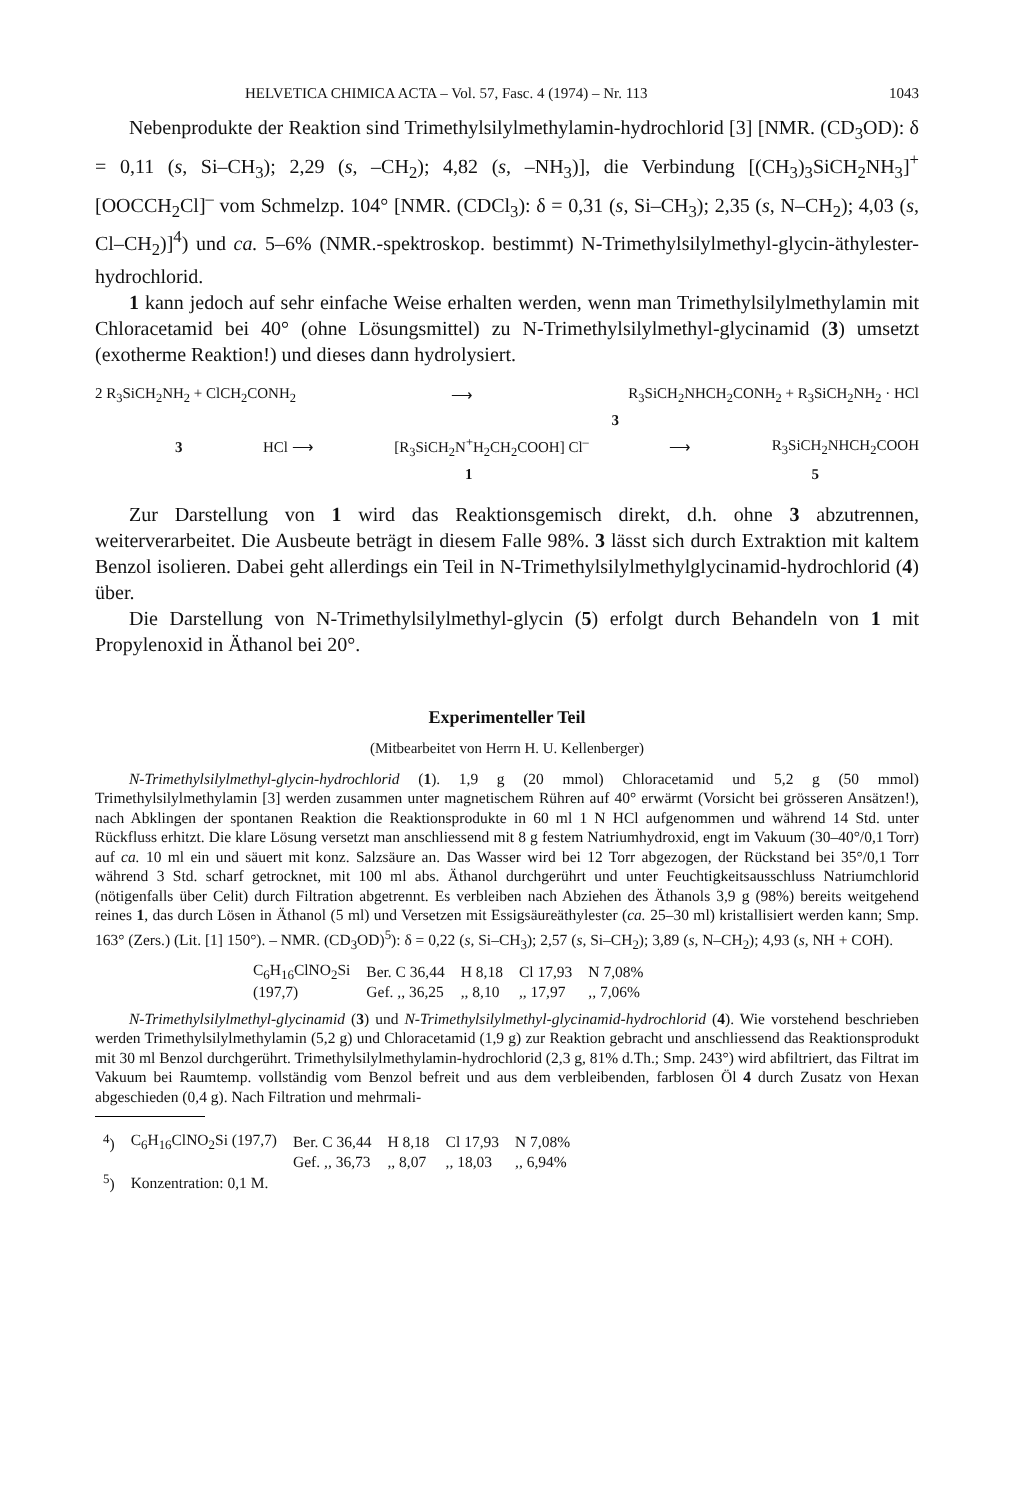HELVETICA CHIMICA ACTA – Vol. 57, Fasc. 4 (1974) – Nr. 113 1043
Nebenprodukte der Reaktion sind Trimethylsilylmethylamin-hydrochlorid [3] [NMR. (CD<sub>3</sub>OD): δ = 0,11 (s, Si–CH<sub>3</sub>); 2,29 (s, –CH<sub>2</sub>); 4,82 (s, –NH<sub>3</sub>)], die Verbindung [(CH<sub>3</sub>)<sub>3</sub>SiCH<sub>2</sub>NH<sub>3</sub>]<sup>+</sup>[OOCCH<sub>2</sub>Cl]<sup>–</sup> vom Schmelzp. 104° [NMR. (CDCl<sub>3</sub>): δ = 0,31 (s, Si–CH<sub>3</sub>); 2,35 (s, N–CH<sub>2</sub>); 4,03 (s, Cl–CH<sub>2</sub>)]<sup>4</sup>) und ca. 5–6% (NMR.-spektroskop. bestimmt) N-Trimethylsilylmethyl-glycin-äthylester-hydrochlorid.
1 kann jedoch auf sehr einfache Weise erhalten werden, wenn man Trimethylsilylmethylamin mit Chloracetamid bei 40° (ohne Lösungsmittel) zu N-Trimethylsilylmethyl-glycinamid (3) umsetzt (exotherme Reaktion!) und dieses dann hydrolysiert.
2 R<sub>3</sub>SiCH<sub>2</sub>NH<sub>2</sub> + ClCH<sub>2</sub>CONH<sub>2</sub> ⟶ R<sub>3</sub>SiCH<sub>2</sub>NHCH<sub>2</sub>CONH<sub>2</sub> + R<sub>3</sub>SiCH<sub>2</sub>NH<sub>2</sub> · HCl
3
3 HCl ⟶ [R<sub>3</sub>SiCH<sub>2</sub>N<sup>+</sup>H<sub>2</sub>CH<sub>2</sub>COOH] Cl<sup>–</sup> ⟶ R<sub>3</sub>SiCH<sub>2</sub>NHCH<sub>2</sub>COOH
1 5
Zur Darstellung von 1 wird das Reaktionsgemisch direkt, d.h. ohne 3 abzutrennen, weiterverarbeitet. Die Ausbeute beträgt in diesem Falle 98%. 3 lässt sich durch Extraktion mit kaltem Benzol isolieren. Dabei geht allerdings ein Teil in N-Trimethylsilylmethylglycinamid-hydrochlorid (4) über.
Die Darstellung von N-Trimethylsilylmethyl-glycin (5) erfolgt durch Behandeln von 1 mit Propylenoxid in Äthanol bei 20°.
Experimenteller Teil
(Mitbearbeitet von Herrn H. U. Kellenberger)
N-Trimethylsilylmethyl-glycin-hydrochlorid (1). 1,9 g (20 mmol) Chloracetamid und 5,2 g (50 mmol) Trimethylsilylmethylamin [3] werden zusammen unter magnetischem Rühren auf 40° erwärmt (Vorsicht bei grösseren Ansätzen!), nach Abklingen der spontanen Reaktion die Reaktionsprodukte in 60 ml 1 N HCl aufgenommen und während 14 Std. unter Rückfluss erhitzt. Die klare Lösung versetzt man anschliessend mit 8 g festem Natriumhydroxid, engt im Vakuum (30–40°/0,1 Torr) auf ca. 10 ml ein und säuert mit konz. Salzsäure an. Das Wasser wird bei 12 Torr abgezogen, der Rückstand bei 35°/0,1 Torr während 3 Std. scharf getrocknet, mit 100 ml abs. Äthanol durchgerührt und unter Feuchtigkeitsausschluss Natriumchlorid (nötigenfalls über Celit) durch Filtration abgetrennt. Es verbleiben nach Abziehen des Äthanols 3,9 g (98%) bereits weitgehend reines 1, das durch Lösen in Äthanol (5 ml) und Versetzen mit Essigsäureäthylester (ca. 25–30 ml) kristallisiert werden kann; Smp. 163° (Zers.) (Lit. [1] 150°). – NMR. (CD<sub>3</sub>OD)<sup>5</sup>): δ = 0,22 (s, Si–CH<sub>3</sub>); 2,57 (s, Si–CH<sub>2</sub>); 3,89 (s, N–CH<sub>2</sub>); 4,93 (s, NH + COH).
| C<sub>6</sub>H<sub>16</sub>ClNO<sub>2</sub>Si | Ber. C 36,44 | H 8,18 | Cl 17,93 | N 7,08% |
| (197,7) | Gef. ,, 36,25 | ,, 8,10 | ,, 17,97 | ,, 7,06% |
N-Trimethylsilylmethyl-glycinamid (3) und N-Trimethylsilylmethyl-glycinamid-hydrochlorid (4). Wie vorstehend beschrieben werden Trimethylsilylmethylamin (5,2 g) und Chloracetamid (1,9 g) zur Reaktion gebracht und anschliessend das Reaktionsprodukt mit 30 ml Benzol durchgerührt. Trimethylsilylmethylamin-hydrochlorid (2,3 g, 81% d.Th.; Smp. 243°) wird abfiltriert, das Filtrat im Vakuum bei Raumtemp. vollständig vom Benzol befreit und aus dem verbleibenden, farblosen Öl 4 durch Zusatz von Hexan abgeschieden (0,4 g). Nach Filtration und mehrmali-
| <sup>4</sup>) | C<sub>6</sub>H<sub>16</sub>ClNO<sub>2</sub>Si (197,7) | Ber. C 36,44 | H 8,18 | Cl 17,93 | N 7,08% |
| | | Gef. ,, 36,73 | ,, 8,07 | ,, 18,03 | ,, 6,94% |
| <sup>5</sup>) | Konzentration: 0,1 M. | | | | |